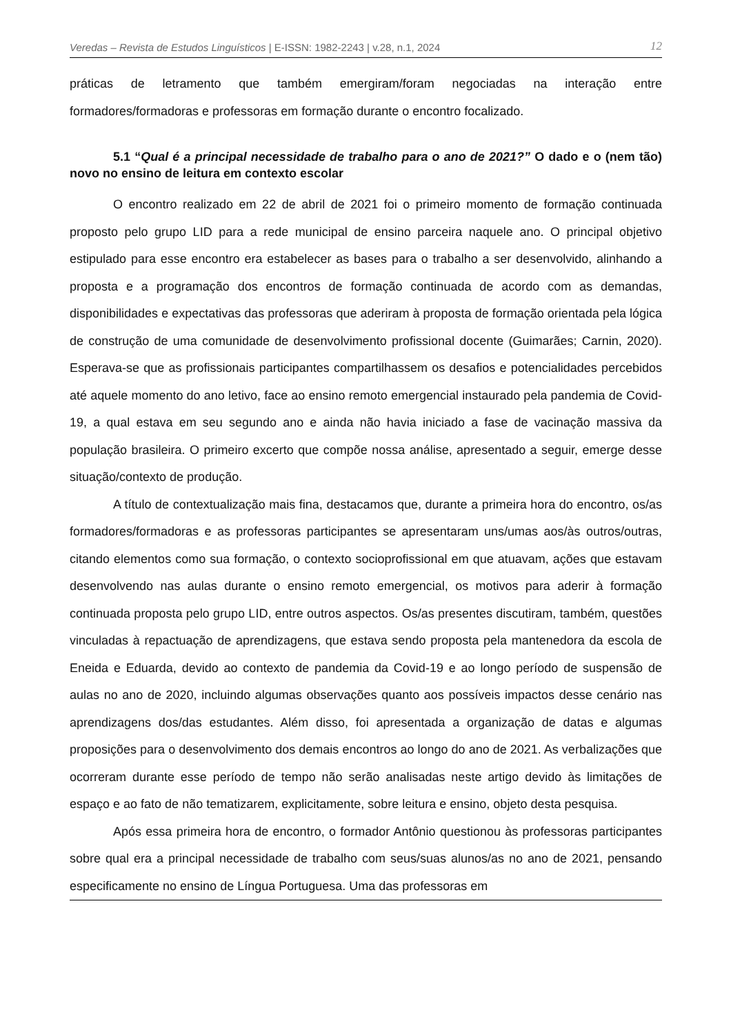Veredas – Revista de Estudos Linguísticos | E-ISSN: 1982-2243 | v.28, n.1, 2024 12
práticas de letramento que também emergiram/foram negociadas na interação entre formadores/formadoras e professoras em formação durante o encontro focalizado.
5.1 “Qual é a principal necessidade de trabalho para o ano de 2021?” O dado e o (nem tão) novo no ensino de leitura em contexto escolar
O encontro realizado em 22 de abril de 2021 foi o primeiro momento de formação continuada proposto pelo grupo LID para a rede municipal de ensino parceira naquele ano. O principal objetivo estipulado para esse encontro era estabelecer as bases para o trabalho a ser desenvolvido, alinhando a proposta e a programação dos encontros de formação continuada de acordo com as demandas, disponibilidades e expectativas das professoras que aderiram à proposta de formação orientada pela lógica de construção de uma comunidade de desenvolvimento profissional docente (Guimarães; Carnin, 2020). Esperava-se que as profissionais participantes compartilhassem os desafios e potencialidades percebidos até aquele momento do ano letivo, face ao ensino remoto emergencial instaurado pela pandemia de Covid-19, a qual estava em seu segundo ano e ainda não havia iniciado a fase de vacinação massiva da população brasileira. O primeiro excerto que compõe nossa análise, apresentado a seguir, emerge desse situação/contexto de produção.
A título de contextualização mais fina, destacamos que, durante a primeira hora do encontro, os/as formadores/formadoras e as professoras participantes se apresentaram uns/umas aos/às outros/outras, citando elementos como sua formação, o contexto socioprofissional em que atuavam, ações que estavam desenvolvendo nas aulas durante o ensino remoto emergencial, os motivos para aderir à formação continuada proposta pelo grupo LID, entre outros aspectos. Os/as presentes discutiram, também, questões vinculadas à repactuação de aprendizagens, que estava sendo proposta pela mantenedora da escola de Eneida e Eduarda, devido ao contexto de pandemia da Covid-19 e ao longo período de suspensão de aulas no ano de 2020, incluindo algumas observações quanto aos possíveis impactos desse cenário nas aprendizagens dos/das estudantes. Além disso, foi apresentada a organização de datas e algumas proposições para o desenvolvimento dos demais encontros ao longo do ano de 2021. As verbalizações que ocorreram durante esse período de tempo não serão analisadas neste artigo devido às limitações de espaço e ao fato de não tematizarem, explicitamente, sobre leitura e ensino, objeto desta pesquisa.
Após essa primeira hora de encontro, o formador Antônio questionou às professoras participantes sobre qual era a principal necessidade de trabalho com seus/suas alunos/as no ano de 2021, pensando especificamente no ensino de Língua Portuguesa. Uma das professoras em